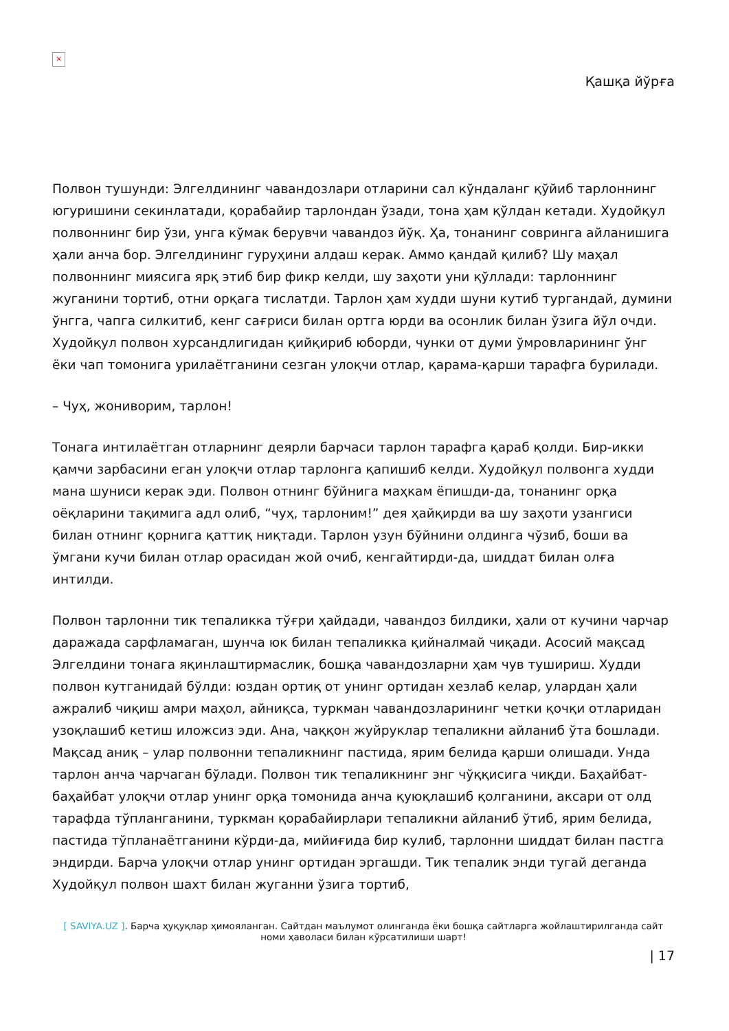×
Қашқа йўрға
Полвон тушунди: Элгелдининг чавандозлари отларини сал кўндаланг қўйиб тарлоннинг югуришини секинлатади, қорабайир тарлондан ўзади, тона ҳам қўлдан кетади. Худойқул полвоннинг бир ўзи, унга кўмак берувчи чавандоз йўқ. Ҳа, тонанинг совринга айланишига ҳали анча бор. Элгелдининг гуруҳини алдаш керак. Аммо қандай қилиб? Шу маҳал полвоннинг миясига ярқ этиб бир фикр келди, шу заҳоти уни қўллади: тарлоннинг жуганини тортиб, отни орқага тислатди. Тарлон ҳам худди шуни кутиб тургандай, думини ўнгга, чапга силкитиб, кенг сағриси билан ортга юрди ва осонлик билан ўзига йўл очди. Худойқул полвон хурсандлигидан қийқириб юборди, чунки от думи ўмровларининг ўнг ёки чап томонига урилаётганини сезган улоқчи отлар, қарама-қарши тарафга бурилади.
– Чуҳ, жониворим, тарлон!
Тонага интилаётган отларнинг деярли барчаси тарлон тарафга қараб қолди. Бир-икки қамчи зарбасини еган улоқчи отлар тарлонга қапишиб келди. Худойқул полвонга худди мана шуниси керак эди. Полвон отнинг бўйнига маҳкам ёпишди-да, тонанинг орқа оёқларини тақимига адл олиб, “чуҳ, тарлоним!” дея ҳайқирди ва шу заҳоти узангиси билан отнинг қорнига қаттиқ ниқтади. Тарлон узун бўйнини олдинга чўзиб, боши ва ўмгани кучи билан отлар орасидан жой очиб, кенгайтирди-да, шиддат билан олға интилди.
Полвон тарлонни тик тепаликка тўғри ҳайдади, чавандоз билдики, ҳали от кучини чарчар даражада сарфламаган, шунча юк билан тепаликка қийналмай чиқади. Асосий мақсад Элгелдини тонага яқинлаштирмаслик, бошқа чавандозларни ҳам чув тушириш. Худди полвон кутганидай бўлди: юздан ортиқ от унинг ортидан хезлаб келар, улардан ҳали ажралиб чиқиш амри маҳол, айниқса, туркман чавандозларининг четки қочқи отларидан узоқлашиб кетиш иложсиз эди. Ана, чаққон жуйруклар тепаликни айланиб ўта бошлади. Мақсад аниқ – улар полвонни тепаликнинг пастида, ярим белида қарши олишади. Унда тарлон анча чарчаган бўлади. Полвон тик тепаликнинг энг чўққисига чиқди. Баҳайбат-баҳайбат улоқчи отлар унинг орқа томонида анча қуюқлашиб қолганини, аксари от олд тарафда тўпланганини, туркман қорабайирлари тепаликни айланиб ўтиб, ярим белида, пастида тўпланаётганини кўрди-да, мийиғида бир кулиб, тарлонни шиддат билан пастга эндирди. Барча улоқчи отлар унинг ортидан эргашди. Тик тепалик энди тугай деганда Худойқул полвон шахт билан жуганни ўзига тортиб,
[ SAVIYA.UZ ]. Барча ҳуқуқлар ҳимояланган. Сайтдан маълумот олинганда ёки бошқа сайтларга жойлаштирилганда сайт номи ҳаволаси билан кўрсатилиши шарт!
| 17